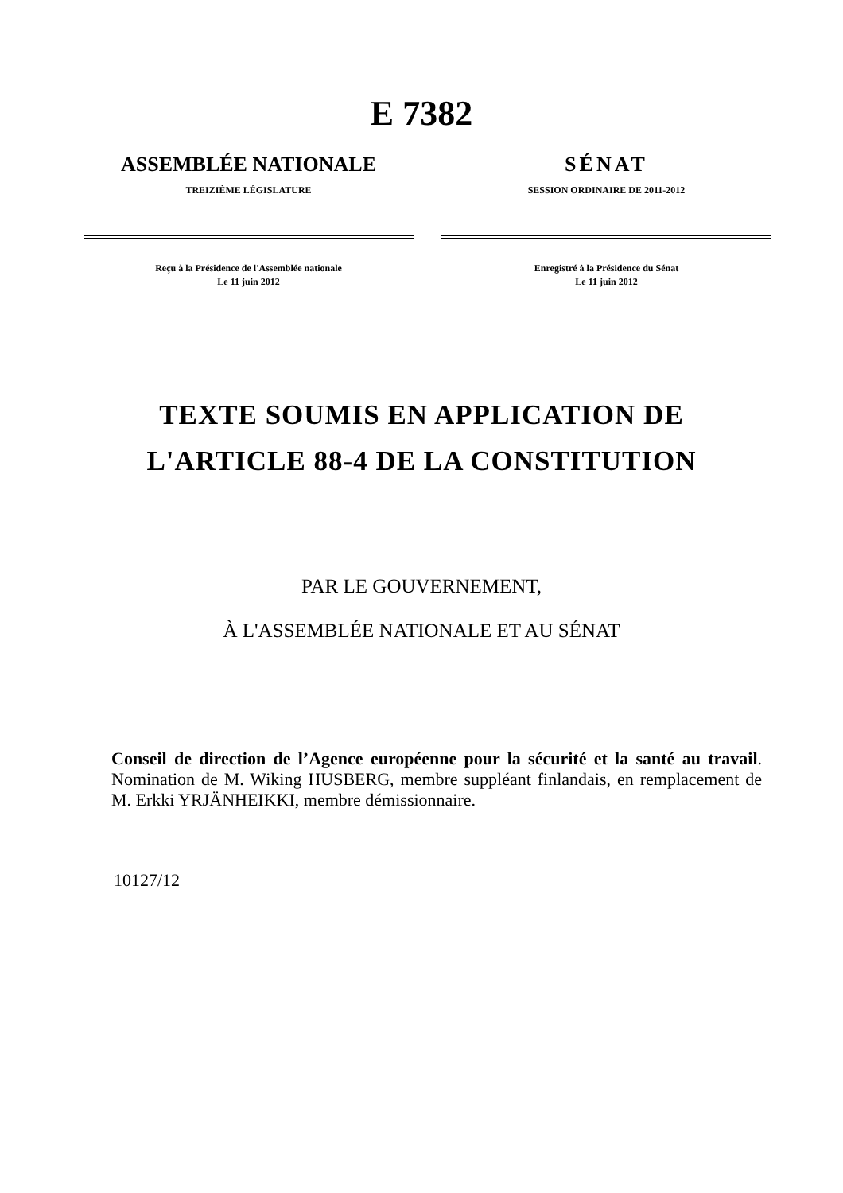E 7382
ASSEMBLÉE NATIONALE
TREIZIÈME LÉGISLATURE
Reçu à la Présidence de l'Assemblée nationale
Le 11 juin 2012
SÉNAT
SESSION ORDINAIRE DE 2011-2012
Enregistré à la Présidence du Sénat
Le 11 juin 2012
TEXTE SOUMIS EN APPLICATION DE
L'ARTICLE 88-4 DE LA CONSTITUTION
PAR LE GOUVERNEMENT,
À L'ASSEMBLÉE NATIONALE ET AU SÉNAT
Conseil de direction de l’Agence européenne pour la sécurité et la santé au travail. Nomination de M. Wiking HUSBERG, membre suppléant finlandais, en remplacement de M. Erkki YRJÄNHEIKKI, membre démissionnaire.
10127/12